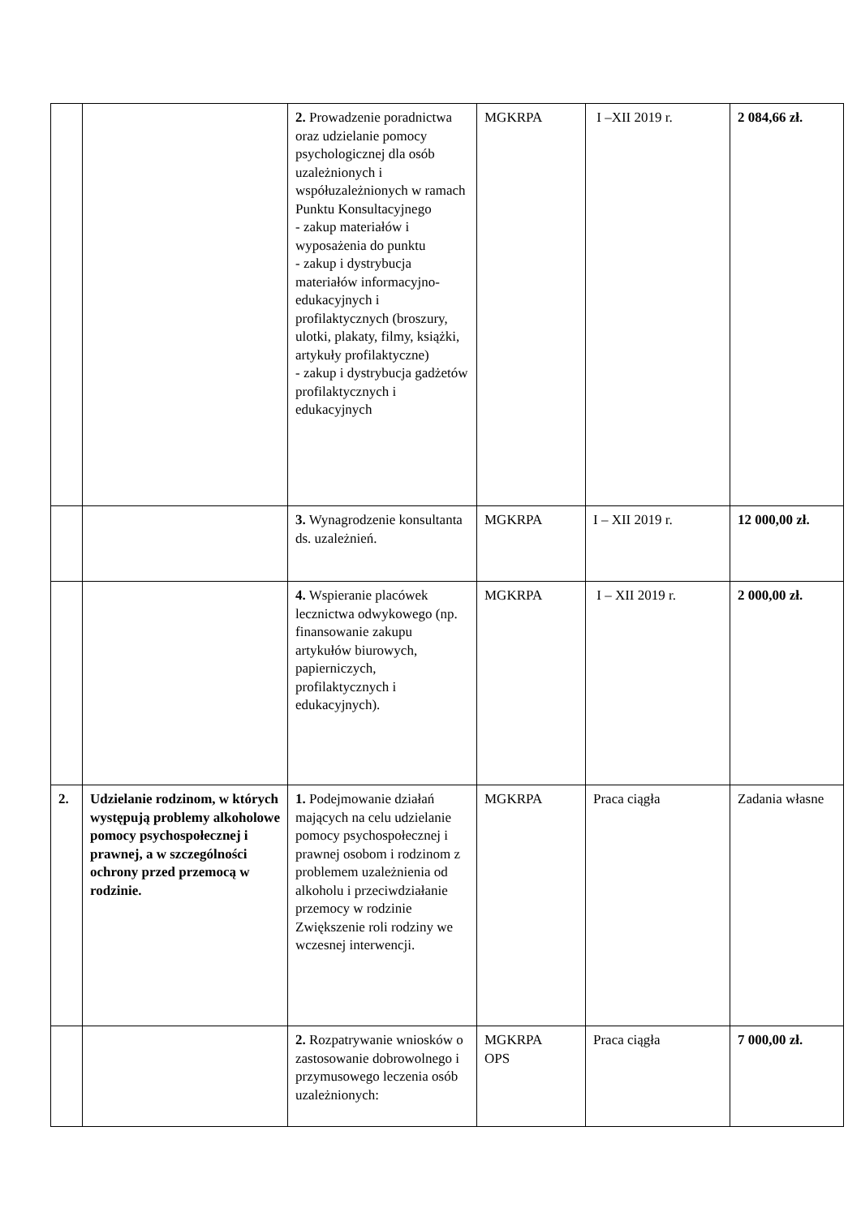| | | 2. Prowadzenie poradnictwa oraz udzielanie pomocy psychologicznej dla osób uzależnionych i współuzależnionych w ramach Punktu Konsultacyjnego - zakup materiałów i wyposażenia do punktu - zakup i dystrybucja materiałów informacyjno-edukacyjnych i profilaktycznych (broszury, ulotki, plakaty, filmy, książki, artykuły profilaktyczne) - zakup i dystrybucja gadżetów profilaktycznych i edukacyjnych | MGKRPA | I –XII 2019 r. | 2 084,66 zł. |
| | | 3. Wynagrodzenie konsultanta ds. uzależnień. | MGKRPA | I – XII 2019 r. | 12 000,00 zł. |
| | | 4. Wspieranie placówek lecznictwa odwykowego (np. finansowanie zakupu artykułów biurowych, papierniczych, profilaktycznych i edukacyjnych). | MGKRPA | I – XII 2019 r. | 2 000,00 zł. |
| 2. | Udzielanie rodzinom, w których występują problemy alkoholowe pomocy psychospołecznej i prawnej, a w szczególności ochrony przed przemocą w rodzinie. | 1. Podejmowanie działań mających na celu udzielanie pomocy psychospołecznej i prawnej osobom i rodzinom z problemem uzależnienia od alkoholu i przeciwdziałanie przemocy w rodzinie Zwiększenie roli rodziny we wczesnej interwencji. | MGKRPA | Praca ciągła | Zadania własne |
| | | 2. Rozpatrywanie wniosków o zastosowanie dobrowolnego i przymusowego leczenia osób uzależnionych: | MGKRPA OPS | Praca ciągła | 7 000,00 zł. |